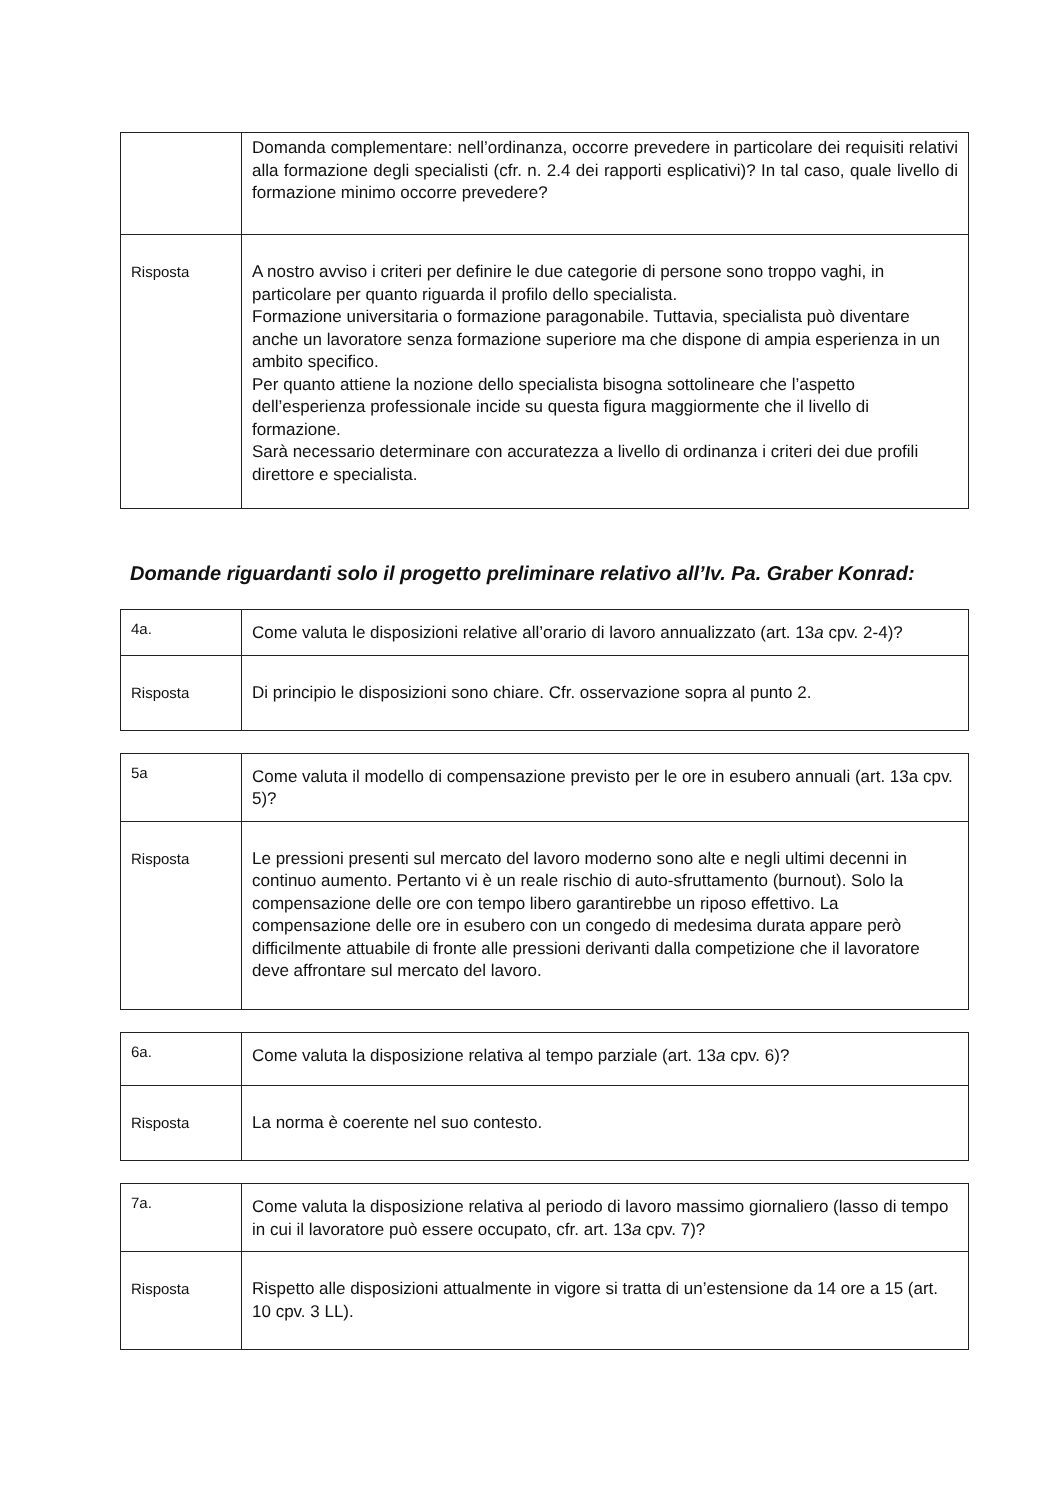| | Domanda complementare: nell’ordinanza, occorre prevedere in particolare dei requisiti relativi alla formazione degli specialisti (cfr. n. 2.4 dei rapporti esplicativi)? In tal caso, quale livello di formazione minimo occorre prevedere? |
| Risposta | A nostro avviso i criteri per definire le due categorie di persone sono troppo vaghi, in particolare per quanto riguarda il profilo dello specialista. Formazione universitaria o formazione paragonabile. Tuttavia, specialista può diventare anche un lavoratore senza formazione superiore ma che dispone di ampia esperienza in un ambito specifico. Per quanto attiene la nozione dello specialista bisogna sottolineare che l’aspetto dell’esperienza professionale incide su questa figura maggiormente che il livello di formazione. Sarà necessario determinare con accuratezza a livello di ordinanza i criteri dei due profili direttore e specialista. |
Domande riguardanti solo il progetto preliminare relativo all’Iv. Pa. Graber Konrad:
| 4a. | Come valuta le disposizioni relative all’orario di lavoro annualizzato (art. 13 a cpv. 2-4)? |
| Risposta | Di principio le disposizioni sono chiare. Cfr. osservazione sopra al punto 2. |
| 5a | Come valuta il modello di compensazione previsto per le ore in esubero annuali (art. 13a cpv. 5)? |
| Risposta | Le pressioni presenti sul mercato del lavoro moderno sono alte e negli ultimi decenni in continuo aumento. Pertanto vi è un reale rischio di auto-sfruttamento (burnout). Solo la compensazione delle ore con tempo libero garantirebbe un riposo effettivo. La compensazione delle ore in esubero con un congedo di medesima durata appare però difficilmente attuabile di fronte alle pressioni derivanti dalla competizione che il lavoratore deve affrontare sul mercato del lavoro. |
| 6a. | Come valuta la disposizione relativa al tempo parziale (art. 13 a cpv. 6)? |
| Risposta | La norma è coerente nel suo contesto. |
| 7a. | Come valuta la disposizione relativa al periodo di lavoro massimo giornaliero (lasso di tempo in cui il lavoratore può essere occupato, cfr. art. 13 a cpv. 7)? |
| Risposta | Rispetto alle disposizioni attualmente in vigore si tratta di un’estensione da 14 ore a 15 (art. 10 cpv. 3 LL). |